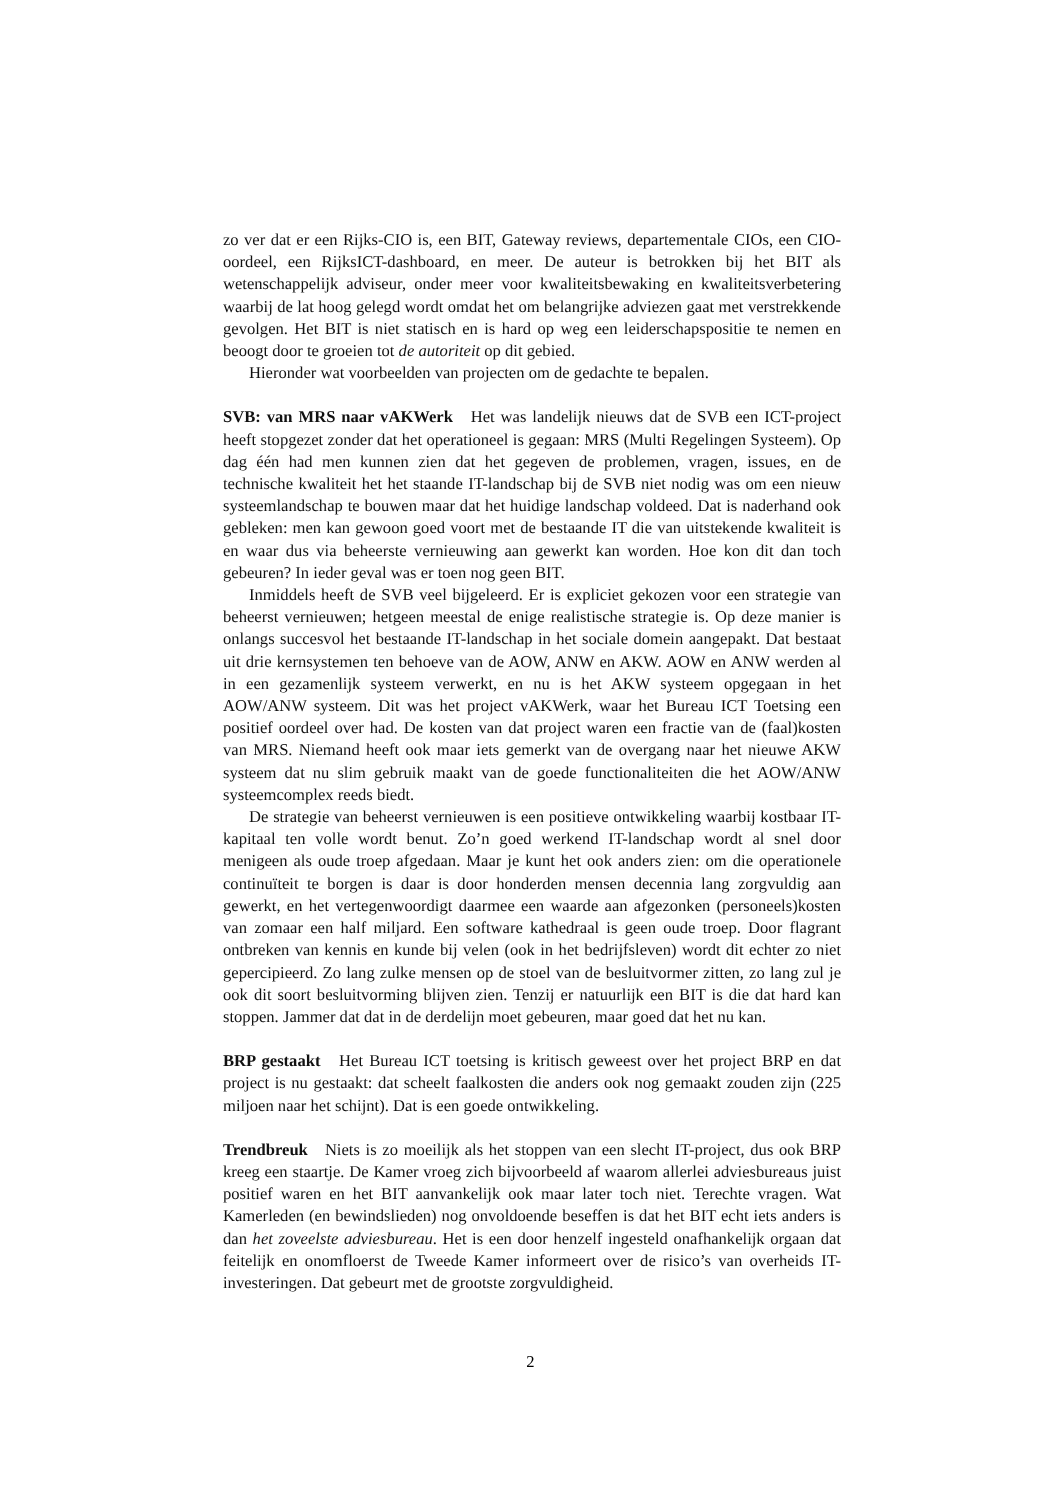zo ver dat er een Rijks-CIO is, een BIT, Gateway reviews, departementale CIOs, een CIO-oordeel, een RijksICT-dashboard, en meer. De auteur is betrokken bij het BIT als wetenschappelijk adviseur, onder meer voor kwaliteitsbewaking en kwaliteitsverbetering waarbij de lat hoog gelegd wordt omdat het om belangrijke adviezen gaat met verstrekkende gevolgen. Het BIT is niet statisch en is hard op weg een leiderschapspositie te nemen en beoogt door te groeien tot de autoriteit op dit gebied.
Hieronder wat voorbeelden van projecten om de gedachte te bepalen.
SVB: van MRS naar vAKWerk Het was landelijk nieuws dat de SVB een ICT-project heeft stopgezet zonder dat het operationeel is gegaan: MRS (Multi Regelingen Systeem). Op dag één had men kunnen zien dat het gegeven de problemen, vragen, issues, en de technische kwaliteit het het staande IT-landschap bij de SVB niet nodig was om een nieuw systeemlandschap te bouwen maar dat het huidige landschap voldeed. Dat is naderhand ook gebleken: men kan gewoon goed voort met de bestaande IT die van uitstekende kwaliteit is en waar dus via beheerste vernieuwing aan gewerkt kan worden. Hoe kon dit dan toch gebeuren? In ieder geval was er toen nog geen BIT.
Inmiddels heeft de SVB veel bijgeleerd. Er is expliciet gekozen voor een strategie van beheerst vernieuwen; hetgeen meestal de enige realistische strategie is. Op deze manier is onlangs succesvol het bestaande IT-landschap in het sociale domein aangepakt. Dat bestaat uit drie kernsystemen ten behoeve van de AOW, ANW en AKW. AOW en ANW werden al in een gezamenlijk systeem verwerkt, en nu is het AKW systeem opgegaan in het AOW/ANW systeem. Dit was het project vAKWerk, waar het Bureau ICT Toetsing een positief oordeel over had. De kosten van dat project waren een fractie van de (faal)kosten van MRS. Niemand heeft ook maar iets gemerkt van de overgang naar het nieuwe AKW systeem dat nu slim gebruik maakt van de goede functionaliteiten die het AOW/ANW systeemcomplex reeds biedt.
De strategie van beheerst vernieuwen is een positieve ontwikkeling waarbij kostbaar IT-kapitaal ten volle wordt benut. Zo’n goed werkend IT-landschap wordt al snel door menigeen als oude troep afgedaan. Maar je kunt het ook anders zien: om die operationele continuïteit te borgen is daar is door honderden mensen decennia lang zorgvuldig aan gewerkt, en het vertegenwoordigt daarmee een waarde aan afgezonken (personeels)kosten van zomaar een half miljard. Een software kathedraal is geen oude troep. Door flagrant ontbreken van kennis en kunde bij velen (ook in het bedrijfsleven) wordt dit echter zo niet gepercipieerd. Zo lang zulke mensen op de stoel van de besluitvormer zitten, zo lang zul je ook dit soort besluitvorming blijven zien. Tenzij er natuurlijk een BIT is die dat hard kan stoppen. Jammer dat dat in de derdelijn moet gebeuren, maar goed dat het nu kan.
BRP gestaakt Het Bureau ICT toetsing is kritisch geweest over het project BRP en dat project is nu gestaakt: dat scheelt faalkosten die anders ook nog gemaakt zouden zijn (225 miljoen naar het schijnt). Dat is een goede ontwikkeling.
Trendbreuk Niets is zo moeilijk als het stoppen van een slecht IT-project, dus ook BRP kreeg een staartje. De Kamer vroeg zich bijvoorbeeld af waarom allerlei adviesbureaus juist positief waren en het BIT aanvankelijk ook maar later toch niet. Terechte vragen. Wat Kamerleden (en bewindslieden) nog onvoldoende beseffen is dat het BIT echt iets anders is dan het zoveelste adviesbureau. Het is een door henzelf ingesteld onafhankelijk orgaan dat feitelijk en onomfloerst de Tweede Kamer informeert over de risico’s van overheids IT-investeringen. Dat gebeurt met de grootste zorgvuldigheid.
2